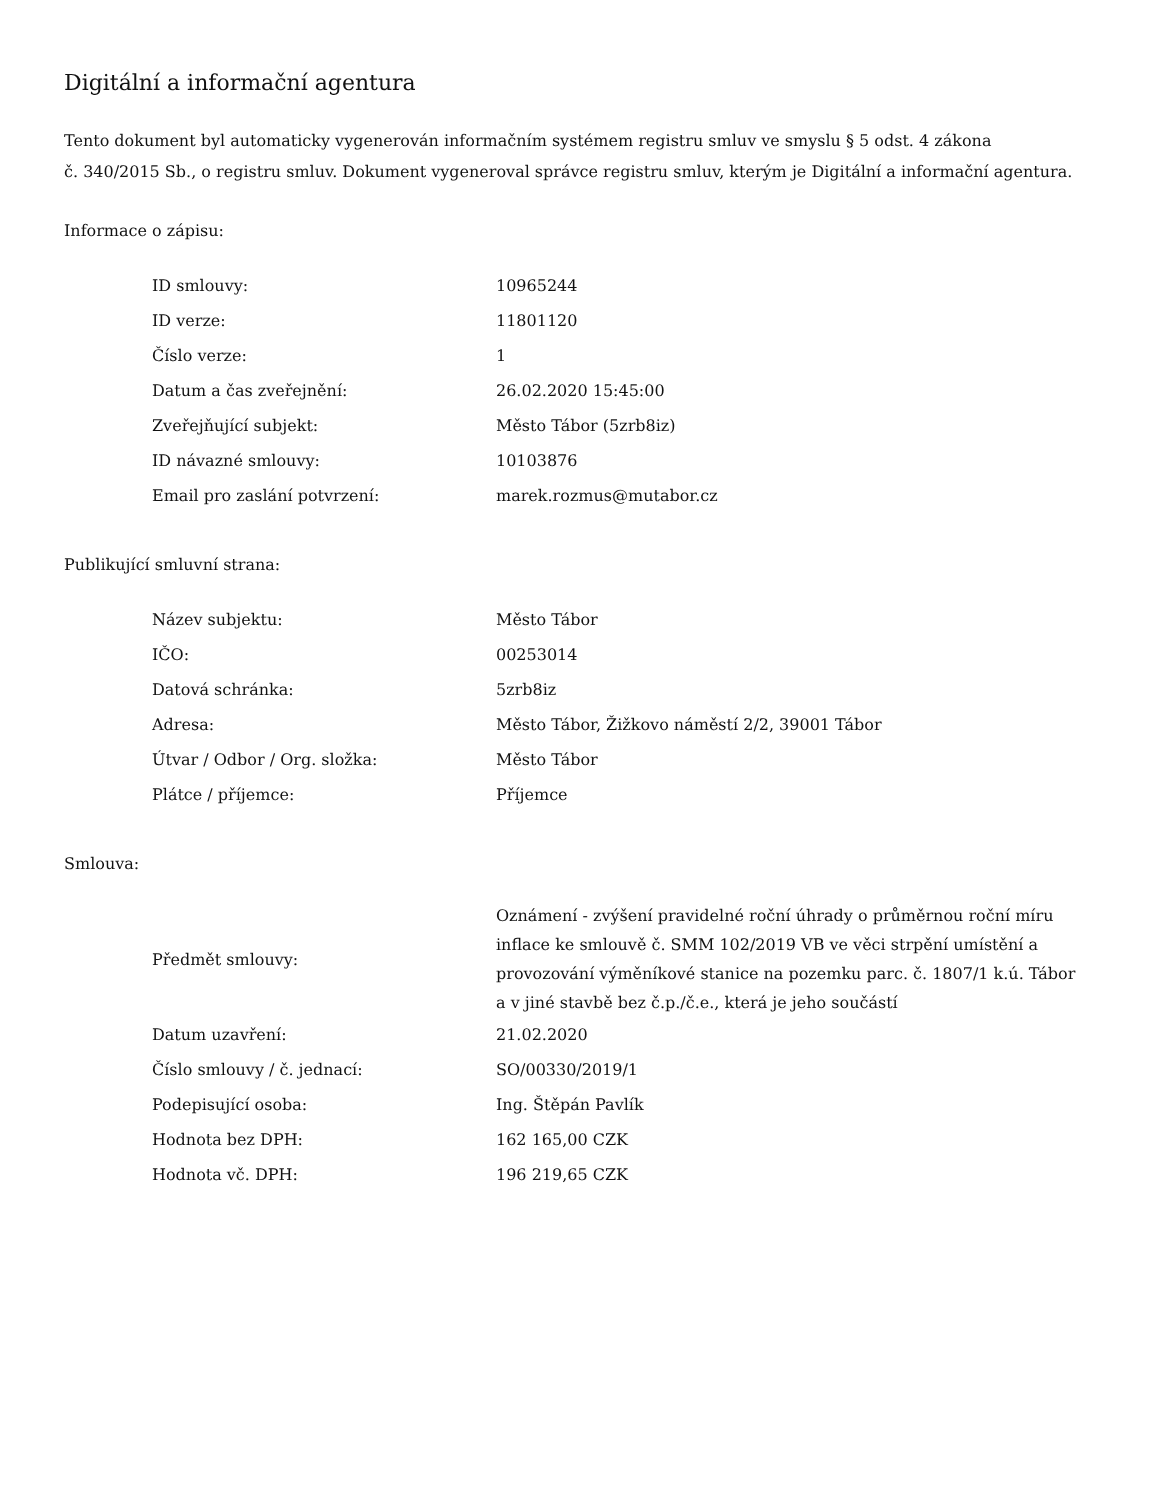Digitální a informační agentura
Tento dokument byl automaticky vygenerován informačním systémem registru smluv ve smyslu § 5 odst. 4 zákona
č. 340/2015 Sb., o registru smluv. Dokument vygeneroval správce registru smluv, kterým je Digitální a informační agentura.
Informace o zápisu:
| ID smlouvy: | 10965244 |
| ID verze: | 11801120 |
| Číslo verze: | 1 |
| Datum a čas zveřejnění: | 26.02.2020 15:45:00 |
| Zveřejňující subjekt: | Město Tábor (5zrb8iz) |
| ID návazné smlouvy: | 10103876 |
| Email pro zaslání potvrzení: | marek.rozmus@mutabor.cz |
Publikující smluvní strana:
| Název subjektu: | Město Tábor |
| IČO: | 00253014 |
| Datová schránka: | 5zrb8iz |
| Adresa: | Město Tábor, Žižkovo náměstí 2/2, 39001 Tábor |
| Útvar / Odbor / Org. složka: | Město Tábor |
| Plátce / příjemce: | Příjemce |
Smlouva:
| Předmět smlouvy: | Oznámení - zvýšení pravidelné roční úhrady o průměrnou roční míru inflace ke smlouvě č. SMM 102/2019 VB ve věci strpění umístění a provozování výměníkové stanice na pozemku parc. č. 1807/1 k.ú. Tábor a v jiné stavbě bez č.p./č.e., která je jeho součástí |
| Datum uzavření: | 21.02.2020 |
| Číslo smlouvy / č. jednací: | SO/00330/2019/1 |
| Podepisující osoba: | Ing. Štěpán Pavlík |
| Hodnota bez DPH: | 162 165,00 CZK |
| Hodnota vč. DPH: | 196 219,65 CZK |